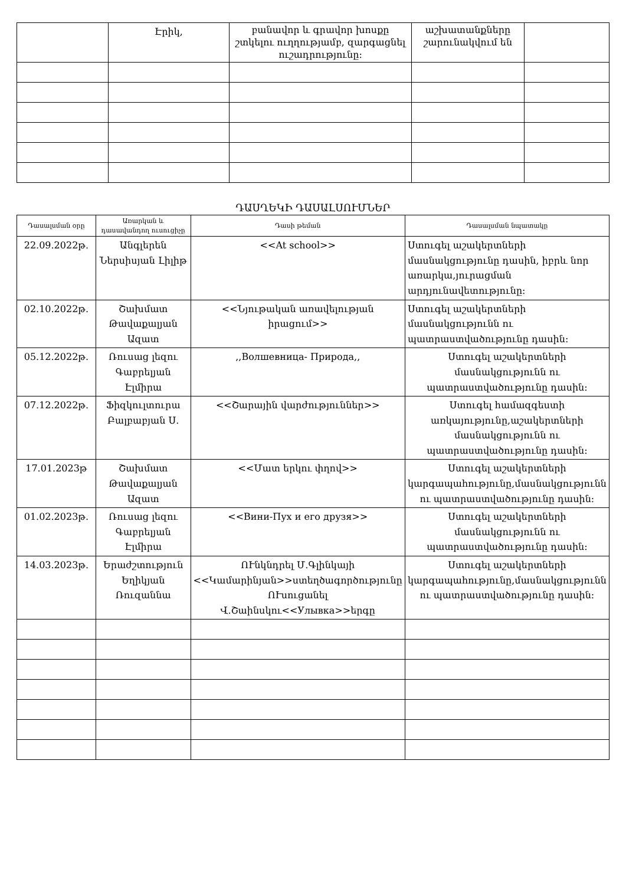| | Էրիկ, | բանավոր և գրավոր խոսքը շտկելու ուղղությամբ, զարգացնել ուշադրությունը: | աշխատանքները շարունակվում են | |
ԴԱՍՂԵԿԻ ԴԱՍԱԼՍՈՒՄՆԵՐ
| Դասալսման օրը | Առարկան և դասավանդող ուսուցիչը | Դասի թեման | Դասալսման նպատակը |
| --- | --- | --- | --- |
| 22.09.2022թ. | Անգլերեն Ներսիսյան Լիլիթ | <<At school>> | Ստուգել աշակերտների մասնակցությունը դասին, իբրև նոր առարկա,յուրացման արդյունավետությունը: |
| 02.10.2022թ. | Շախմատ Թավաքալյան Ազատ | <<Նյութական առավելության իրացում>> | Ստուգել աշակերտների մասնակցությունն ու պատրաստվածությունը դասին: |
| 05.12.2022թ. | Ռուսաց լեզու Գաբրելյան Էլմիրա | ,,Волшевница- Природа,, | Ստուգել աշակերտների մասնակցությունն ու պատրաստվածությունը դասին: |
| 07.12.2022թ. | Ֆիզկուլտուրա Բալբաբյան Ս. | <<Շարային վարժություններ>> | Ստուգել համազգեստի առկայությունը,աշակերտների մասնակցությունն ու պատրաստվածությունը դասին: |
| 17.01.2023թ | Շախմատ Թավաքալյան Ազատ | <<Մատ երկու փղով>> | Ստուգել աշակերտների կարգապահությունը,մասնակցությունն ու պատրաստվածությունը դասին: |
| 01.02.2023թ. | Ռուսաց լեզու Գաբրելյան Էլմիրա | <<Вини-Пух и его друзя>> | Ստուգել աշակերտների մասնակցությունն ու պատրաստվածությունը դասին: |
| 14.03.2023թ. | Երաժշտություն Եղիկյան Ռուզաննա | ՈՒնկնդրել Մ.Գլինկայի <<Կամարինյան>>ստեղծագործությունը ՈՒսուցանել Վ.Շաինսկու<<Улывка>>երգը | Ստուգել աշակերտների կարգապահությունը,մասնակցությունն ու պատրաստվածությունը դասին: |